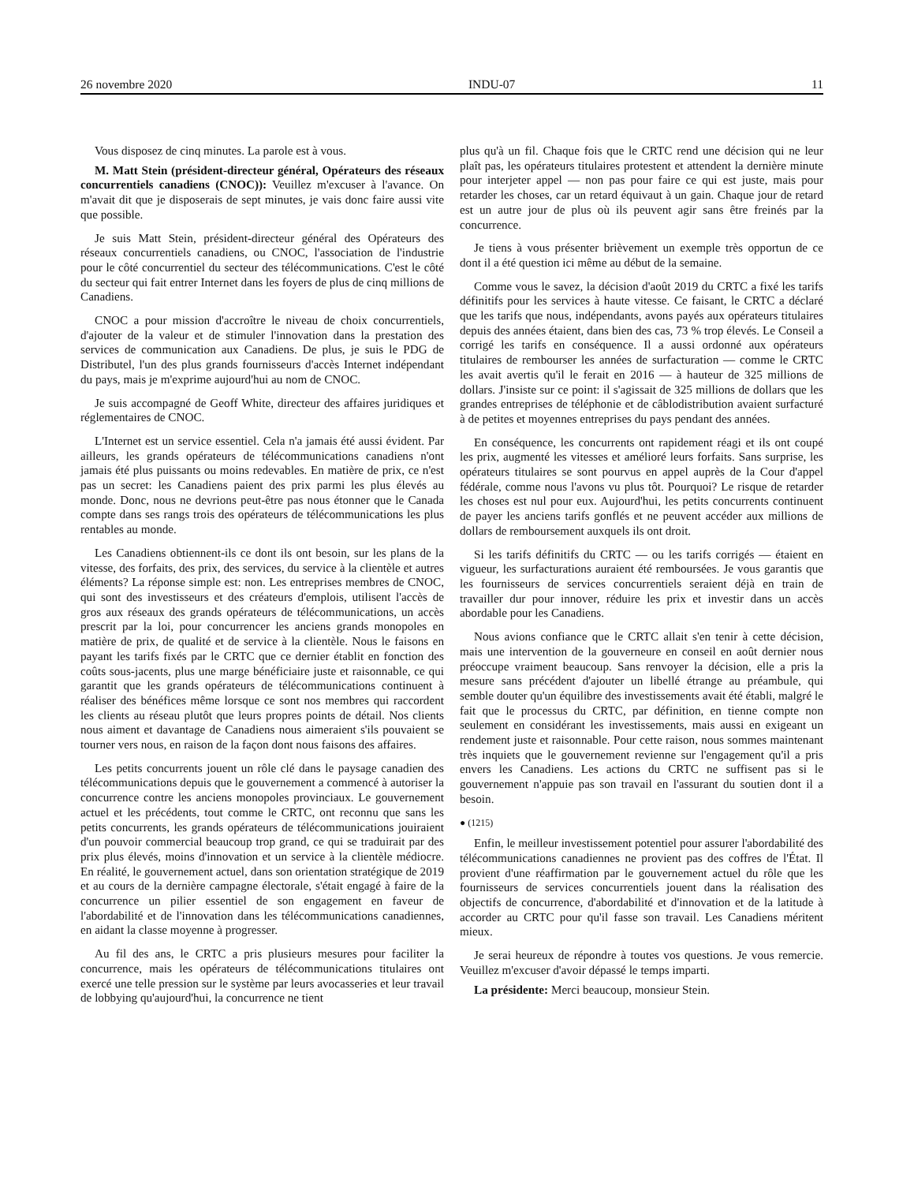26 novembre 2020 INDU-07 11
Vous disposez de cinq minutes. La parole est à vous.
M. Matt Stein (président-directeur général, Opérateurs des réseaux concurrentiels canadiens (CNOC)): Veuillez m'excuser à l'avance. On m'avait dit que je disposerais de sept minutes, je vais donc faire aussi vite que possible.
Je suis Matt Stein, président-directeur général des Opérateurs des réseaux concurrentiels canadiens, ou CNOC, l'association de l'industrie pour le côté concurrentiel du secteur des télécommunications. C'est le côté du secteur qui fait entrer Internet dans les foyers de plus de cinq millions de Canadiens.
CNOC a pour mission d'accroître le niveau de choix concurrentiels, d'ajouter de la valeur et de stimuler l'innovation dans la prestation des services de communication aux Canadiens. De plus, je suis le PDG de Distributel, l'un des plus grands fournisseurs d'accès Internet indépendant du pays, mais je m'exprime aujourd'hui au nom de CNOC.
Je suis accompagné de Geoff White, directeur des affaires juridiques et réglementaires de CNOC.
L'Internet est un service essentiel. Cela n'a jamais été aussi évident. Par ailleurs, les grands opérateurs de télécommunications canadiens n'ont jamais été plus puissants ou moins redevables. En matière de prix, ce n'est pas un secret: les Canadiens paient des prix parmi les plus élevés au monde. Donc, nous ne devrions peut-être pas nous étonner que le Canada compte dans ses rangs trois des opérateurs de télécommunications les plus rentables au monde.
Les Canadiens obtiennent-ils ce dont ils ont besoin, sur les plans de la vitesse, des forfaits, des prix, des services, du service à la clientèle et autres éléments? La réponse simple est: non. Les entreprises membres de CNOC, qui sont des investisseurs et des créateurs d'emplois, utilisent l'accès de gros aux réseaux des grands opérateurs de télécommunications, un accès prescrit par la loi, pour concurrencer les anciens grands monopoles en matière de prix, de qualité et de service à la clientèle. Nous le faisons en payant les tarifs fixés par le CRTC que ce dernier établit en fonction des coûts sous-jacents, plus une marge bénéficiaire juste et raisonnable, ce qui garantit que les grands opérateurs de télécommunications continuent à réaliser des bénéfices même lorsque ce sont nos membres qui raccordent les clients au réseau plutôt que leurs propres points de détail. Nos clients nous aiment et davantage de Canadiens nous aimeraient s'ils pouvaient se tourner vers nous, en raison de la façon dont nous faisons des affaires.
Les petits concurrents jouent un rôle clé dans le paysage canadien des télécommunications depuis que le gouvernement a commencé à autoriser la concurrence contre les anciens monopoles provinciaux. Le gouvernement actuel et les précédents, tout comme le CRTC, ont reconnu que sans les petits concurrents, les grands opérateurs de télécommunications jouiraient d'un pouvoir commercial beaucoup trop grand, ce qui se traduirait par des prix plus élevés, moins d'innovation et un service à la clientèle médiocre. En réalité, le gouvernement actuel, dans son orientation stratégique de 2019 et au cours de la dernière campagne électorale, s'était engagé à faire de la concurrence un pilier essentiel de son engagement en faveur de l'abordabilité et de l'innovation dans les télécommunications canadiennes, en aidant la classe moyenne à progresser.
Au fil des ans, le CRTC a pris plusieurs mesures pour faciliter la concurrence, mais les opérateurs de télécommunications titulaires ont exercé une telle pression sur le système par leurs avocasseries et leur travail de lobbying qu'aujourd'hui, la concurrence ne tient
plus qu'à un fil. Chaque fois que le CRTC rend une décision qui ne leur plaît pas, les opérateurs titulaires protestent et attendent la dernière minute pour interjeter appel — non pas pour faire ce qui est juste, mais pour retarder les choses, car un retard équivaut à un gain. Chaque jour de retard est un autre jour de plus où ils peuvent agir sans être freinés par la concurrence.
Je tiens à vous présenter brièvement un exemple très opportun de ce dont il a été question ici même au début de la semaine.
Comme vous le savez, la décision d'août 2019 du CRTC a fixé les tarifs définitifs pour les services à haute vitesse. Ce faisant, le CRTC a déclaré que les tarifs que nous, indépendants, avons payés aux opérateurs titulaires depuis des années étaient, dans bien des cas, 73 % trop élevés. Le Conseil a corrigé les tarifs en conséquence. Il a aussi ordonné aux opérateurs titulaires de rembourser les années de surfacturation — comme le CRTC les avait avertis qu'il le ferait en 2016 — à hauteur de 325 millions de dollars. J'insiste sur ce point: il s'agissait de 325 millions de dollars que les grandes entreprises de téléphonie et de câblodistribution avaient surfacturé à de petites et moyennes entreprises du pays pendant des années.
En conséquence, les concurrents ont rapidement réagi et ils ont coupé les prix, augmenté les vitesses et amélioré leurs forfaits. Sans surprise, les opérateurs titulaires se sont pourvus en appel auprès de la Cour d'appel fédérale, comme nous l'avons vu plus tôt. Pourquoi? Le risque de retarder les choses est nul pour eux. Aujourd'hui, les petits concurrents continuent de payer les anciens tarifs gonflés et ne peuvent accéder aux millions de dollars de remboursement auxquels ils ont droit.
Si les tarifs définitifs du CRTC — ou les tarifs corrigés — étaient en vigueur, les surfacturations auraient été remboursées. Je vous garantis que les fournisseurs de services concurrentiels seraient déjà en train de travailler dur pour innover, réduire les prix et investir dans un accès abordable pour les Canadiens.
Nous avions confiance que le CRTC allait s'en tenir à cette décision, mais une intervention de la gouverneure en conseil en août dernier nous préoccupe vraiment beaucoup. Sans renvoyer la décision, elle a pris la mesure sans précédent d'ajouter un libellé étrange au préambule, qui semble douter qu'un équilibre des investissements avait été établi, malgré le fait que le processus du CRTC, par définition, en tienne compte non seulement en considérant les investissements, mais aussi en exigeant un rendement juste et raisonnable. Pour cette raison, nous sommes maintenant très inquiets que le gouvernement revienne sur l'engagement qu'il a pris envers les Canadiens. Les actions du CRTC ne suffisent pas si le gouvernement n'appuie pas son travail en l'assurant du soutien dont il a besoin.
● (1215)
Enfin, le meilleur investissement potentiel pour assurer l'abordabilité des télécommunications canadiennes ne provient pas des coffres de l'État. Il provient d'une réaffirmation par le gouvernement actuel du rôle que les fournisseurs de services concurrentiels jouent dans la réalisation des objectifs de concurrence, d'abordabilité et d'innovation et de la latitude à accorder au CRTC pour qu'il fasse son travail. Les Canadiens méritent mieux.
Je serai heureux de répondre à toutes vos questions. Je vous remercie. Veuillez m'excuser d'avoir dépassé le temps imparti.
La présidente: Merci beaucoup, monsieur Stein.